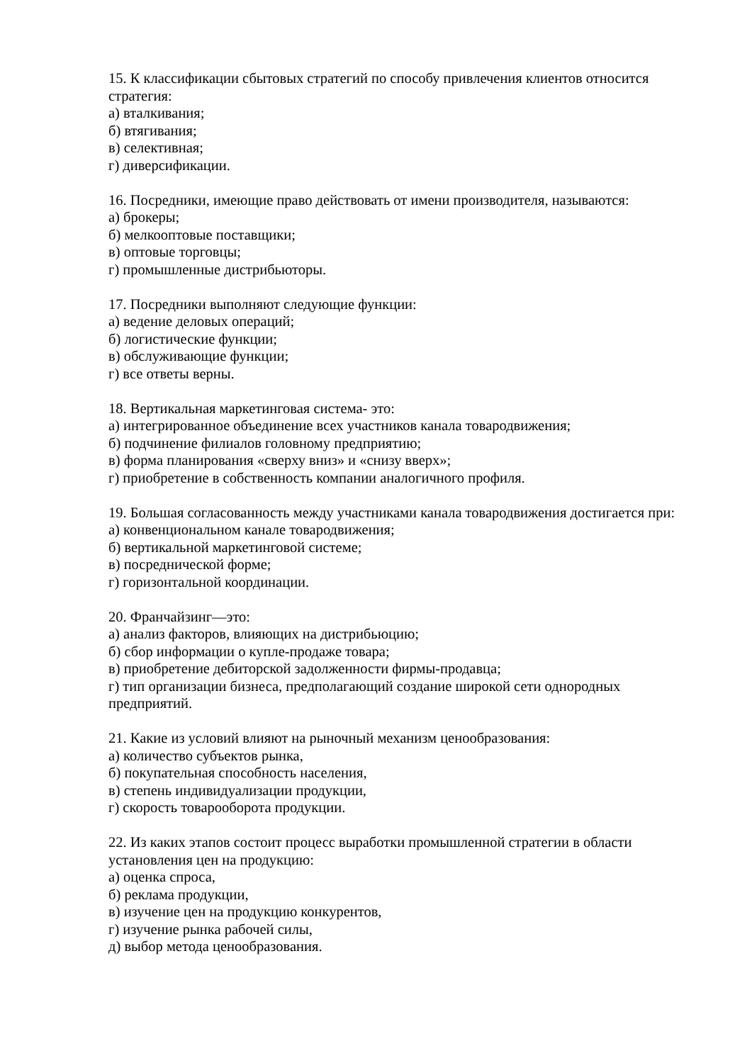15. К классификации сбытовых стратегий по способу привлечения клиентов относится стратегия:
а) вталкивания;
б) втягивания;
в) селективная;
г) диверсификации.
16. Посредники, имеющие право действовать от имени производителя, называются:
а) брокеры;
б) мелкооптовые поставщики;
в) оптовые торговцы;
г) промышленные дистрибьюторы.
17. Посредники выполняют следующие функции:
а) ведение деловых операций;
б) логистические функции;
в) обслуживающие функции;
г) все ответы верны.
18. Вертикальная маркетинговая система- это:
а) интегрированное объединение всех участников канала товародвижения;
б) подчинение филиалов головному предприятию;
в) форма планирования «сверху вниз» и «снизу вверх»;
г) приобретение в собственность компании аналогичного профиля.
19. Большая согласованность между участниками канала товародвижения достигается при:
а) конвенциональном канале товародвижения;
б) вертикальной маркетинговой системе;
в) посреднической форме;
г) горизонтальной координации.
20. Франчайзинг—это:
а) анализ факторов, влияющих на дистрибьюцию;
б) сбор информации о купле-продаже товара;
в) приобретение дебиторской задолженности фирмы-продавца;
г) тип организации бизнеса, предполагающий создание широкой сети однородных предприятий.
21. Какие из условий влияют на рыночный механизм ценообразования:
а) количество субъектов рынка,
б) покупательная способность населения,
в) степень индивидуализации продукции,
г) скорость товарооборота продукции.
22. Из каких этапов состоит процесс выработки промышленной стратегии в области установления цен на продукцию:
а) оценка спроса,
б) реклама продукции,
в) изучение цен на продукцию конкурентов,
г) изучение рынка рабочей силы,
д) выбор метода ценообразования.